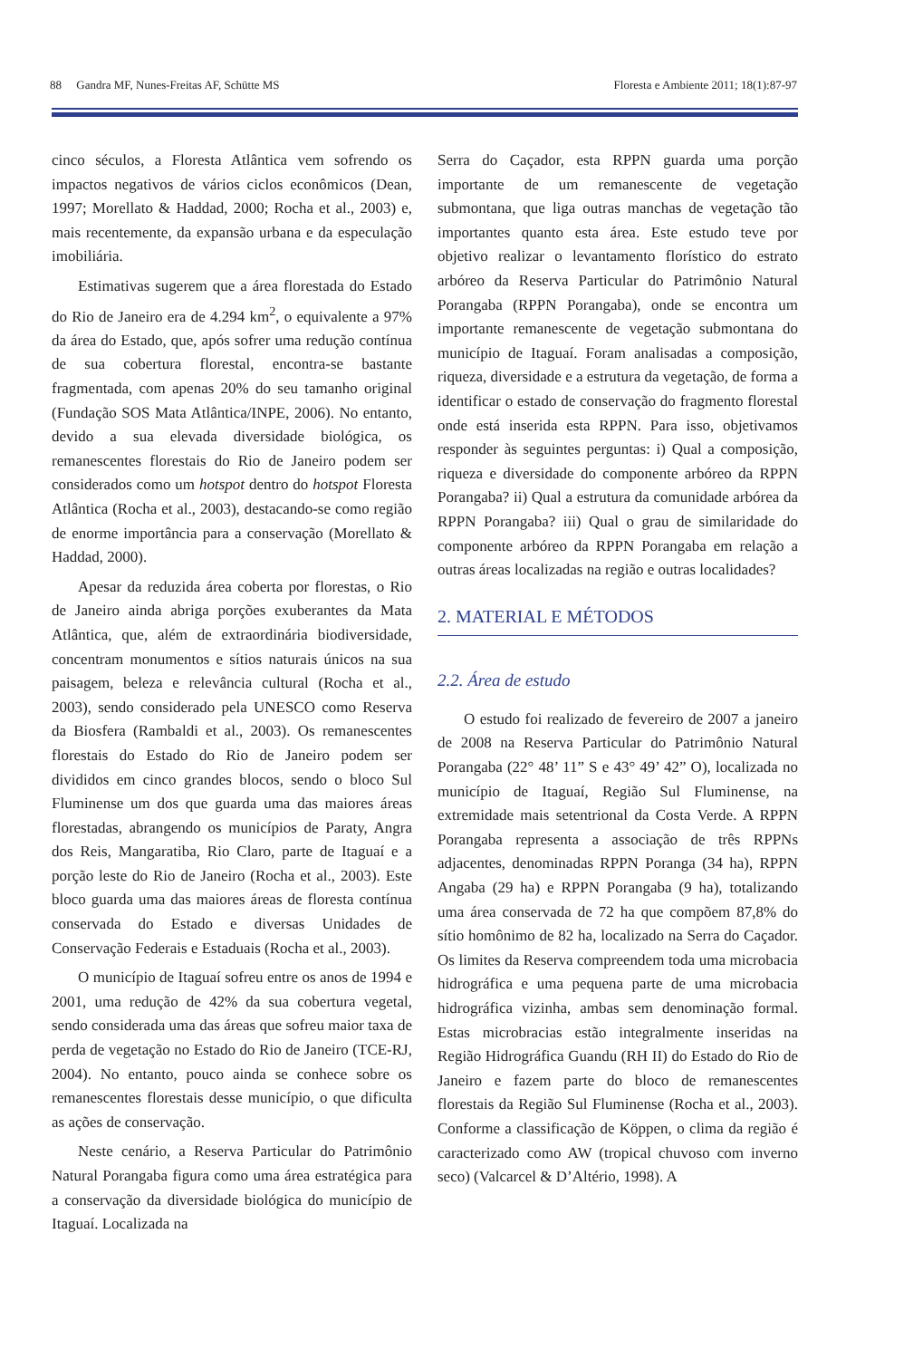88 Gandra MF, Nunes-Freitas AF, Schütte MS Floresta e Ambiente 2011; 18(1):87-97
cinco séculos, a Floresta Atlântica vem sofrendo os impactos negativos de vários ciclos econômicos (Dean, 1997; Morellato & Haddad, 2000; Rocha et al., 2003) e, mais recentemente, da expansão urbana e da especulação imobiliária.
Estimativas sugerem que a área florestada do Estado do Rio de Janeiro era de 4.294 km<sup>2</sup>, o equivalente a 97% da área do Estado, que, após sofrer uma redução contínua de sua cobertura florestal, encontra-se bastante fragmentada, com apenas 20% do seu tamanho original (Fundação SOS Mata Atlântica/INPE, 2006). No entanto, devido a sua elevada diversidade biológica, os remanescentes florestais do Rio de Janeiro podem ser considerados como um hotspot dentro do hotspot Floresta Atlântica (Rocha et al., 2003), destacando-se como região de enorme importância para a conservação (Morellato & Haddad, 2000).
Apesar da reduzida área coberta por florestas, o Rio de Janeiro ainda abriga porções exuberantes da Mata Atlântica, que, além de extraordinária biodiversidade, concentram monumentos e sítios naturais únicos na sua paisagem, beleza e relevância cultural (Rocha et al., 2003), sendo considerado pela UNESCO como Reserva da Biosfera (Rambaldi et al., 2003). Os remanescentes florestais do Estado do Rio de Janeiro podem ser divididos em cinco grandes blocos, sendo o bloco Sul Fluminense um dos que guarda uma das maiores áreas florestadas, abrangendo os municípios de Paraty, Angra dos Reis, Mangaratiba, Rio Claro, parte de Itaguaí e a porção leste do Rio de Janeiro (Rocha et al., 2003). Este bloco guarda uma das maiores áreas de floresta contínua conservada do Estado e diversas Unidades de Conservação Federais e Estaduais (Rocha et al., 2003).
O município de Itaguaí sofreu entre os anos de 1994 e 2001, uma redução de 42% da sua cobertura vegetal, sendo considerada uma das áreas que sofreu maior taxa de perda de vegetação no Estado do Rio de Janeiro (TCE-RJ, 2004). No entanto, pouco ainda se conhece sobre os remanescentes florestais desse município, o que dificulta as ações de conservação.
Neste cenário, a Reserva Particular do Patrimônio Natural Porangaba figura como uma área estratégica para a conservação da diversidade biológica do município de Itaguaí. Localizada na
Serra do Caçador, esta RPPN guarda uma porção importante de um remanescente de vegetação submontana, que liga outras manchas de vegetação tão importantes quanto esta área. Este estudo teve por objetivo realizar o levantamento florístico do estrato arbóreo da Reserva Particular do Patrimônio Natural Porangaba (RPPN Porangaba), onde se encontra um importante remanescente de vegetação submontana do município de Itaguaí. Foram analisadas a composição, riqueza, diversidade e a estrutura da vegetação, de forma a identificar o estado de conservação do fragmento florestal onde está inserida esta RPPN. Para isso, objetivamos responder às seguintes perguntas: i) Qual a composição, riqueza e diversidade do componente arbóreo da RPPN Porangaba? ii) Qual a estrutura da comunidade arbórea da RPPN Porangaba? iii) Qual o grau de similaridade do componente arbóreo da RPPN Porangaba em relação a outras áreas localizadas na região e outras localidades?
2. MATERIAL E MÉTODOS
2.2. Área de estudo
O estudo foi realizado de fevereiro de 2007 a janeiro de 2008 na Reserva Particular do Patrimônio Natural Porangaba (22° 48’ 11” S e 43° 49’ 42” O), localizada no município de Itaguaí, Região Sul Fluminense, na extremidade mais setentrional da Costa Verde. A RPPN Porangaba representa a associação de três RPPNs adjacentes, denominadas RPPN Poranga (34 ha), RPPN Angaba (29 ha) e RPPN Porangaba (9 ha), totalizando uma área conservada de 72 ha que compõem 87,8% do sítio homônimo de 82 ha, localizado na Serra do Caçador. Os limites da Reserva compreendem toda uma microbacia hidrográfica e uma pequena parte de uma microbacia hidrográfica vizinha, ambas sem denominação formal. Estas microbracias estão integralmente inseridas na Região Hidrográfica Guandu (RH II) do Estado do Rio de Janeiro e fazem parte do bloco de remanescentes florestais da Região Sul Fluminense (Rocha et al., 2003). Conforme a classificação de Köppen, o clima da região é caracterizado como AW (tropical chuvoso com inverno seco) (Valcarcel & D’Altério, 1998). A